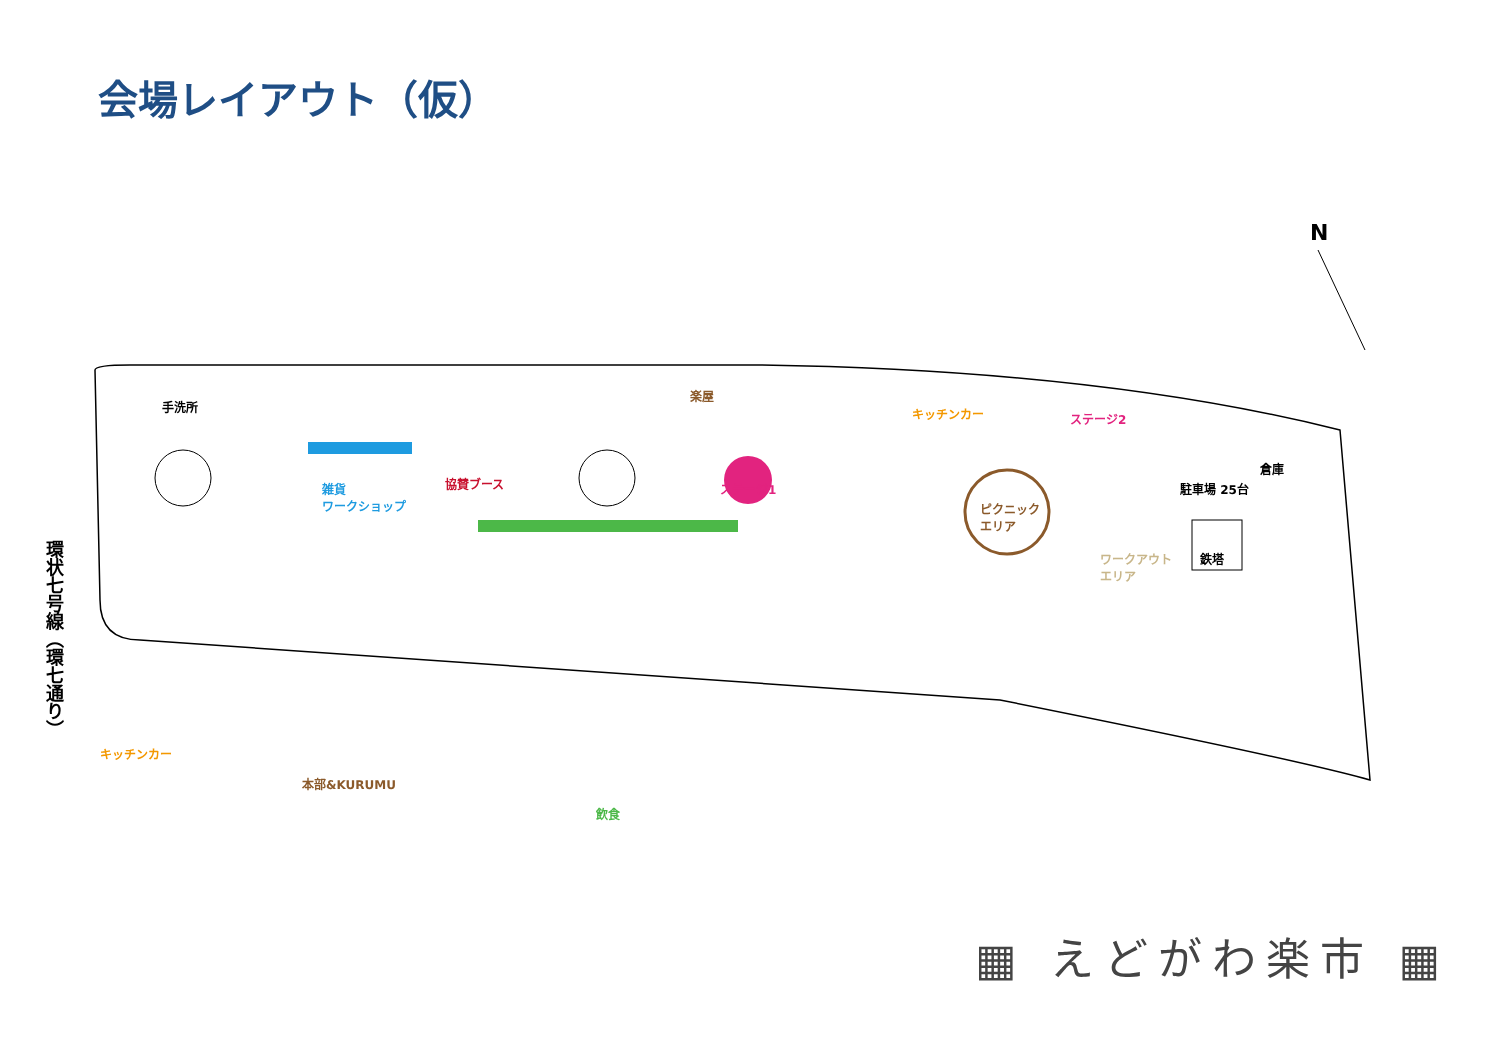会場レイアウト（仮）
N
環状七号線（環七通り）
手洗所
キッチンカー
雑貨
ワークショップ
協賛ブース
楽屋
ステージ1
本部&KURUMU
飲食
キッチンカー ステージ2
ピクニック
エリア
ワークアウト
エリア
駐車場 25台
倉庫
鉄塔
▦ えどがわ楽市 ▦